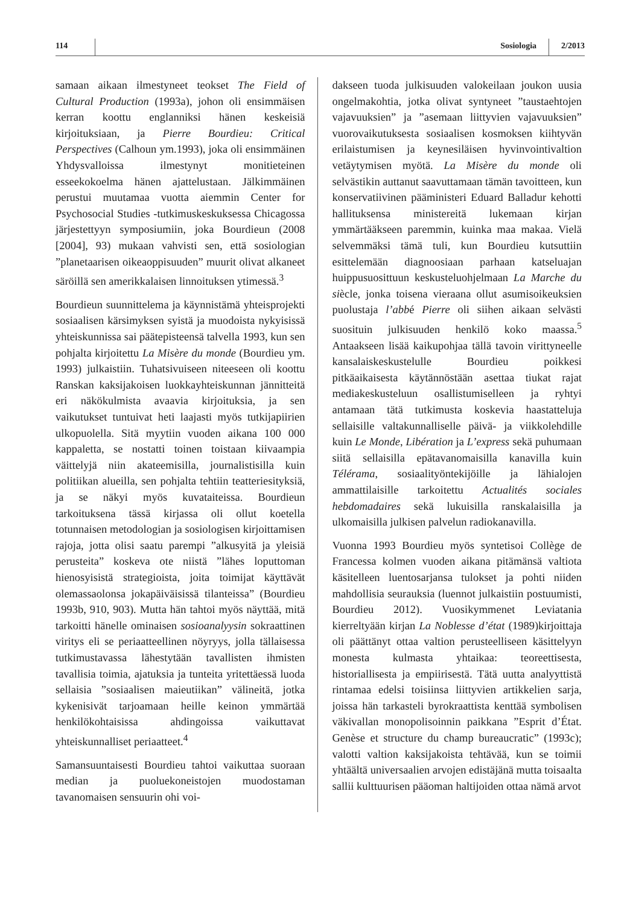114 Sosiologia 2/2013
samaan aikaan ilmestyneet teokset The Field of Cultural Production (1993a), johon oli ensimmäisen kerran koottu englanniksi hänen keskeisiä kirjoituksiaan, ja Pierre Bourdieu: Critical Perspectives (Calhoun ym.1993), joka oli ensimmäinen Yhdysvalloissa ilmestynyt monitieteinen esseekokoelma hänen ajattelustaan. Jälkimmäinen perustui muutamaa vuotta aiemmin Center for Psychosocial Studies -tutkimuskeskuksessa Chicagossa järjestettyyn symposiumiin, joka Bourdieun (2008 [2004], 93) mukaan vahvisti sen, että sosiologian ”planetaarisen oikeaoppisuuden” muurit olivat alkaneet säröillä sen amerikkalaisen linnoituksen ytimessä.<sup>3</sup>
Bourdieun suunnittelema ja käynnistämä yhteisprojekti sosiaalisen kärsimyksen syistä ja muodoista nykyisissä yhteiskunnissa sai päätepisteensä talvella 1993, kun sen pohjalta kirjoitettu La Misère du monde (Bourdieu ym. 1993) julkaistiin. Tuhatsivuiseen niteeseen oli koottu Ranskan kaksijakoisen luokkayhteiskunnan jännitteitä eri näkökulmista avaavia kirjoituksia, ja sen vaikutukset tuntuivat heti laajasti myös tutkijapiirien ulkopuolella. Sitä myytiin vuoden aikana 100 000 kappaletta, se nostatti toinen toistaan kiivaampia väittelyjä niin akateemisilla, journalistisilla kuin politiikan alueilla, sen pohjalta tehtiin teatteriesityksiä, ja se näkyi myös kuvataiteissa. Bourdieun tarkoituksena tässä kirjassa oli ollut koetella totunnaisen metodologian ja sosiologisen kirjoittamisen rajoja, jotta olisi saatu parempi ”alkusyitä ja yleisiä perusteita” koskeva ote niistä ”lähes loputtoman hienosyisistä strategioista, joita toimijat käyttävät olemassaolonsa jokapäiväisissä tilanteissa” (Bourdieu 1993b, 910, 903). Mutta hän tahtoi myös näyttää, mitä tarkoitti hänelle ominaisen sosioanalyysin sokraattinen viritys eli se periaatteellinen nöyryys, jolla tällaisessa tutkimustavassa lähestytään tavallisten ihmisten tavallisia toimia, ajatuksia ja tunteita yritettäessä luoda sellaisia ”sosiaalisen maieutiikan” välineitä, jotka kykenisivät tarjoamaan heille keinon ymmärtää henkilökohtaisissa ahdingoissa vaikuttavat yhteiskunnalliset periaatteet.<sup>4</sup>
Samansuuntaisesti Bourdieu tahtoi vaikuttaa suoraan median ja puoluekoneistojen muodostaman tavanomaisen sensuurin ohi voi-
dakseen tuoda julkisuuden valokeilaan joukon uusia ongelmakohtia, jotka olivat syntyneet ”taustaehtojen vajavuuksien” ja ”asemaan liittyvien vajavuuksien” vuorovaikutuksesta sosiaalisen kosmoksen kiihtyvän erilaistumisen ja keynesiläisen hyvinvointivaltion vetäytymisen myötä. La Misère du monde oli selvästikin auttanut saavuttamaan tämän tavoitteen, kun konservatiivinen pääministeri Eduard Balladur kehotti hallituksensa ministereitä lukemaan kirjan ymmärtääkseen paremmin, kuinka maa makaa. Vielä selvemmäksi tämä tuli, kun Bourdieu kutsuttiin esittelemään diagnoosiaan parhaan katseluajan huippusuosittuun keskusteluohjelmaan La Marche du siècle, jonka toisena vieraana ollut asumisoikeuksien puolustaja l’abbé Pierre oli siihen aikaan selvästi suosituin julkisuuden henkilö koko maassa.<sup>5</sup> Antaakseen lisää kaikupohjaa tällä tavoin virittyneelle kansalaiskeskustelulle Bourdieu poikkesi pitkäaikaisesta käytännöstään asettaa tiukat rajat mediakeskusteluun osallistumiselleen ja ryhtyi antamaan tätä tutkimusta koskevia haastatteluja sellaisille valtakunnalliselle päivä- ja viikkolehdille kuin Le Monde, Libération ja L’express sekä puhumaan siitä sellaisilla epätavanomaisilla kanavilla kuin Télérama, sosiaalityöntekijöille ja lähialojen ammattilaisille tarkoitettu Actualités sociales hebdomadaires sekä lukuisilla ranskalaisilla ja ulkomaisilla julkisen palvelun radiokanavilla.
Vuonna 1993 Bourdieu myös syntetisoi Collège de Francessa kolmen vuoden aikana pitämänsä valtiota käsitelleen luentosarjansa tulokset ja pohti niiden mahdollisia seurauksia (luennot julkaistiin postuumisti, Bourdieu 2012). Vuosikymmenet Leviatania kierreltyään kirjan La Noblesse d’état (1989)kirjoittaja oli päättänyt ottaa valtion perusteelliseen käsittelyyn monesta kulmasta yhtaikaa: teoreettisesta, historiallisesta ja empiirisestä. Tätä uutta analyyttistä rintamaa edelsi toisiinsa liittyvien artikkelien sarja, joissa hän tarkasteli byrokraattista kenttää symbolisen väkivallan monopolisoinnin paikkana ”Esprit d’État. Genèse et structure du champ bureaucratic” (1993c); valotti valtion kaksijakoista tehtävää, kun se toimii yhtäältä universaalien arvojen edistäjänä mutta toisaalta sallii kulttuurisen pääoman haltijoiden ottaa nämä arvot